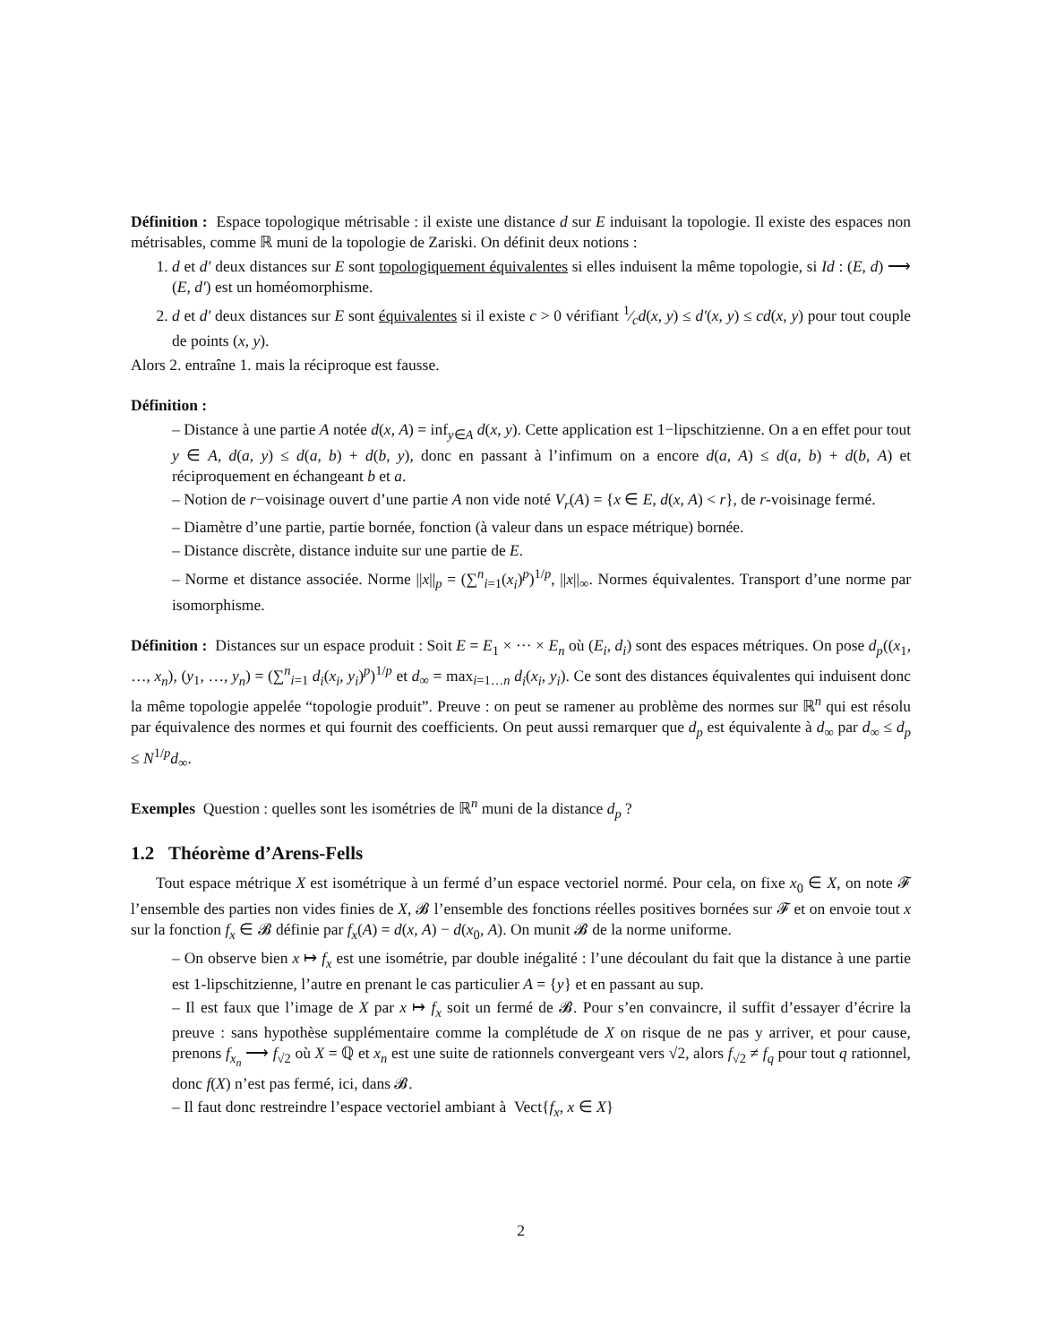Définition : Espace topologique métrisable : il existe une distance d sur E induisant la topologie. Il existe des espaces non métrisables, comme ℝ muni de la topologie de Zariski. On définit deux notions :
1. d et d′ deux distances sur E sont topologiquement équivalentes si elles induisent la même topologie, si Id : (E, d) ⟶ (E, d′) est un homéomorphisme.
2. d et d′ deux distances sur E sont équivalentes si il existe c > 0 vérifiant 1⁄cd(x, y) ≤ d′(x, y) ≤ cd(x, y) pour tout couple de points (x, y).
Alors 2. entraîne 1. mais la réciproque est fausse.
Définition :
– Distance à une partie A notée d(x, A) = inf<sub>y∈A</sub> d(x, y). Cette application est 1−lipschitzienne. On a en effet pour tout y ∈ A, d(a, y) ≤ d(a, b) + d(b, y), donc en passant à l’infimum on a encore d(a, A) ≤ d(a, b) + d(b, A) et réciproquement en échangeant b et a.
– Notion de r−voisinage ouvert d’une partie A non vide noté V<sub>r</sub>(A) = {x ∈ E, d(x, A) < r}, de r-voisinage fermé.
– Diamètre d’une partie, partie bornée, fonction (à valeur dans un espace métrique) bornée.
– Distance discrète, distance induite sur une partie de E.
– Norme et distance associée. Norme ||x||<sub>p</sub> = (∑<sup>n</sup><sub>i=1</sub>(x<sub>i</sub>)<sup>p</sup>)<sup>1/p</sup>, ||x||<sub>∞</sub>. Normes équivalentes. Transport d’une norme par isomorphisme.
Définition : Distances sur un espace produit : Soit E = E<sub>1</sub> × ··· × E<sub>n</sub> où (E<sub>i</sub>, d<sub>i</sub>) sont des espaces métriques. On pose d<sub>p</sub>((x<sub>1</sub>, …, x<sub>n</sub>), (y<sub>1</sub>, …, y<sub>n</sub>) = (∑<sup>n</sup><sub>i=1</sub> d<sub>i</sub>(x<sub>i</sub>, y<sub>i</sub>)<sup>p</sup>)<sup>1/p</sup> et d<sub>∞</sub> = max<sub>i=1…n</sub> d<sub>i</sub>(x<sub>i</sub>, y<sub>i</sub>). Ce sont des distances équivalentes qui induisent donc la même topologie appelée “topologie produit”. Preuve : on peut se ramener au problème des normes sur ℝ<sup>n</sup> qui est résolu par équivalence des normes et qui fournit des coefficients. On peut aussi remarquer que d<sub>p</sub> est équivalente à d<sub>∞</sub> par d<sub>∞</sub> ≤ d<sub>p</sub> ≤ N<sup>1/p</sup>d<sub>∞</sub>.
Exemples Question : quelles sont les isométries de ℝ<sup>n</sup> muni de la distance d<sub>p</sub> ?
1.2 Théorème d’Arens-Fells
Tout espace métrique X est isométrique à un fermé d’un espace vectoriel normé. Pour cela, on fixe x<sub>0</sub> ∈ X, on note 𝓕 l’ensemble des parties non vides finies de X, 𝓑 l’ensemble des fonctions réelles positives bornées sur 𝓕 et on envoie tout x sur la fonction f<sub>x</sub> ∈ 𝓑 définie par f<sub>x</sub>(A) = d(x, A) − d(x<sub>0</sub>, A). On munit 𝓑 de la norme uniforme.
– On observe bien x ↦ f<sub>x</sub> est une isométrie, par double inégalité : l’une découlant du fait que la distance à une partie est 1-lipschitzienne, l’autre en prenant le cas particulier A = {y} et en passant au sup.
– Il est faux que l’image de X par x ↦ f<sub>x</sub> soit un fermé de 𝓑. Pour s’en convaincre, il suffit d’essayer d’écrire la preuve : sans hypothèse supplémentaire comme la complétude de X on risque de ne pas y arriver, et pour cause, prenons f<sub>x<sub>n</sub></sub> ⟶ f<sub>√2</sub> où X = ℚ et x<sub>n</sub> est une suite de rationnels convergeant vers √2, alors f<sub>√2</sub> ≠ f<sub>q</sub> pour tout q rationnel, donc f(X) n’est pas fermé, ici, dans 𝓑.
– Il faut donc restreindre l’espace vectoriel ambiant à Vect{f<sub>x</sub>, x ∈ X}
2